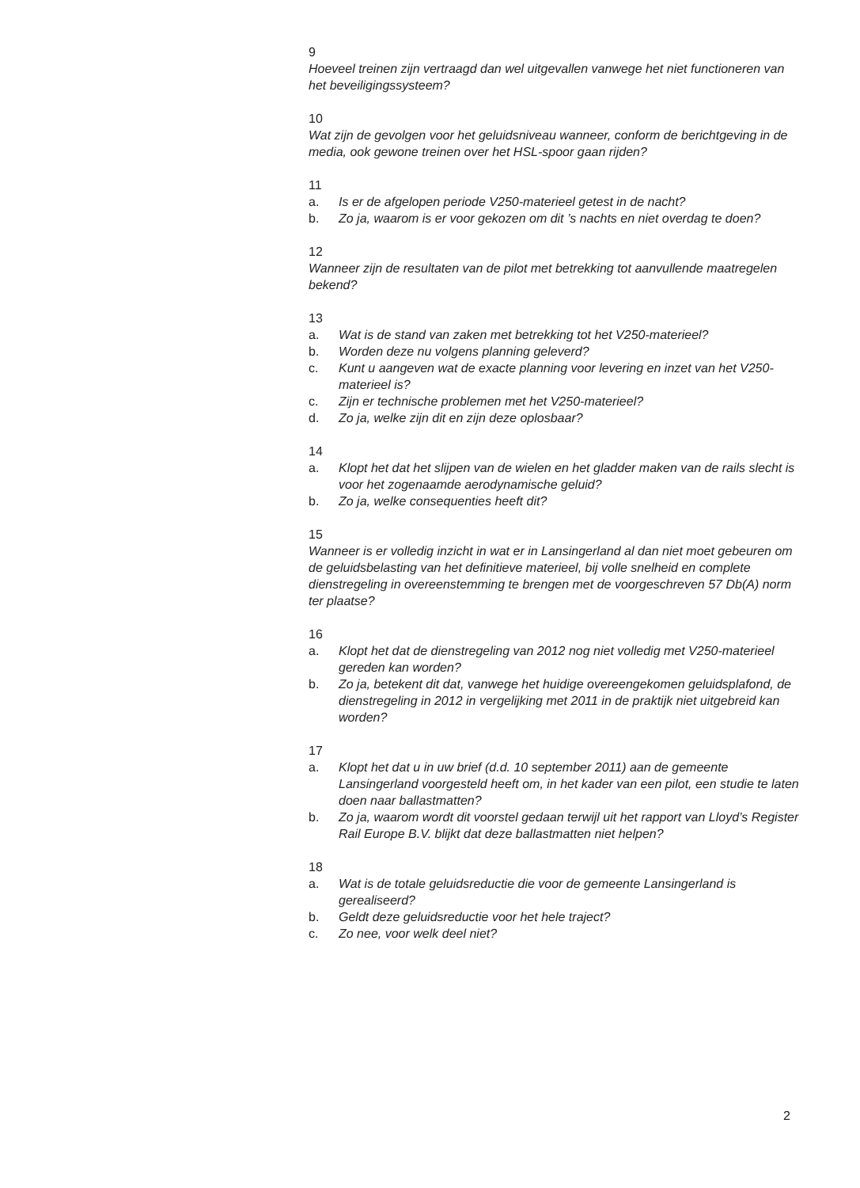9
Hoeveel treinen zijn vertraagd dan wel uitgevallen vanwege het niet functioneren van het beveiligingssysteem?
10
Wat zijn de gevolgen voor het geluidsniveau wanneer, conform de berichtgeving in de media, ook gewone treinen over het HSL-spoor gaan rijden?
11
a. Is er de afgelopen periode V250-materieel getest in de nacht?
b. Zo ja, waarom is er voor gekozen om dit ’s nachts en niet overdag te doen?
12
Wanneer zijn de resultaten van de pilot met betrekking tot aanvullende maatregelen bekend?
13
a. Wat is de stand van zaken met betrekking tot het V250-materieel?
b. Worden deze nu volgens planning geleverd?
c. Kunt u aangeven wat de exacte planning voor levering en inzet van het V250-materieel is?
c. Zijn er technische problemen met het V250-materieel?
d. Zo ja, welke zijn dit en zijn deze oplosbaar?
14
a. Klopt het dat het slijpen van de wielen en het gladder maken van de rails slecht is voor het zogenaamde aerodynamische geluid?
b. Zo ja, welke consequenties heeft dit?
15
Wanneer is er volledig inzicht in wat er in Lansingerland al dan niet moet gebeuren om de geluidsbelasting van het definitieve materieel, bij volle snelheid en complete dienstregeling in overeenstemming te brengen met de voorgeschreven 57 Db(A) norm ter plaatse?
16
a. Klopt het dat de dienstregeling van 2012 nog niet volledig met V250-materieel gereden kan worden?
b. Zo ja, betekent dit dat, vanwege het huidige overeengekomen geluidsplafond, de dienstregeling in 2012 in vergelijking met 2011 in de praktijk niet uitgebreid kan worden?
17
a. Klopt het dat u in uw brief (d.d. 10 september 2011) aan de gemeente Lansingerland voorgesteld heeft om, in het kader van een pilot, een studie te laten doen naar ballastmatten?
b. Zo ja, waarom wordt dit voorstel gedaan terwijl uit het rapport van Lloyd’s Register Rail Europe B.V. blijkt dat deze ballastmatten niet helpen?
18
a. Wat is de totale geluidsreductie die voor de gemeente Lansingerland is gerealiseerd?
b. Geldt deze geluidsreductie voor het hele traject?
c. Zo nee, voor welk deel niet?
2